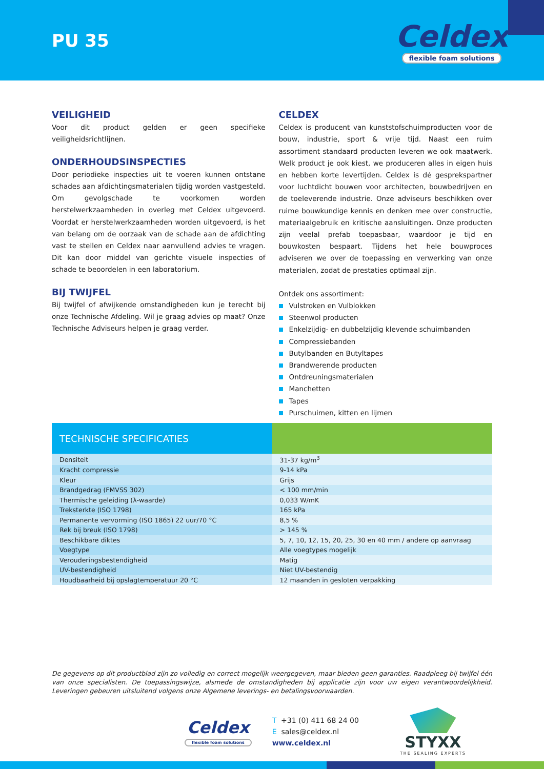PU 35
Celdex
flexible foam solutions
VEILIGHEID
Voor dit product gelden er geen specifieke veiligheidsrichtlijnen.
ONDERHOUDSINSPECTIES
Door periodieke inspecties uit te voeren kunnen ontstane schades aan afdichtingsmaterialen tijdig worden vastgesteld. Om gevolgschade te voorkomen worden herstelwerkzaamheden in overleg met Celdex uitgevoerd. Voordat er herstelwerkzaamheden worden uitgevoerd, is het van belang om de oorzaak van de schade aan de afdichting vast te stellen en Celdex naar aanvullend advies te vragen. Dit kan door middel van gerichte visuele inspecties of schade te beoordelen in een laboratorium.
BIJ TWIJFEL
Bij twijfel of afwijkende omstandigheden kun je terecht bij onze Technische Afdeling. Wil je graag advies op maat? Onze Technische Adviseurs helpen je graag verder.
CELDEX
Celdex is producent van kunststofschuimproducten voor de bouw, industrie, sport & vrije tijd. Naast een ruim assortiment standaard producten leveren we ook maatwerk. Welk product je ook kiest, we produceren alles in eigen huis en hebben korte levertijden. Celdex is dé gesprekspartner voor luchtdicht bouwen voor architecten, bouwbedrijven en de toeleverende industrie. Onze adviseurs beschikken over ruime bouwkundige kennis en denken mee over constructie, materiaalgebruik en kritische aansluitingen. Onze producten zijn veelal prefab toepasbaar, waardoor je tijd en bouwkosten bespaart. Tijdens het hele bouwproces adviseren we over de toepassing en verwerking van onze materialen, zodat de prestaties optimaal zijn.
Ontdek ons assortiment:
Vulstroken en Vulblokken
Steenwol producten
Enkelzijdig- en dubbelzijdig klevende schuimbanden
Compressiebanden
Butylbanden en Butyltapes
Brandwerende producten
Ontdreuningsmaterialen
Manchetten
Tapes
Purschuimen, kitten en lijmen
| TECHNISCHE SPECIFICATIES | |
| --- | --- |
| Densiteit | 31-37 kg/m<sup>3</sup> |
| Kracht compressie | 9-14 kPa |
| Kleur | Grijs |
| Brandgedrag (FMVSS 302) | < 100 mm/min |
| Thermische geleiding (λ-waarde) | 0,033 W/mK |
| Treksterkte (ISO 1798) | 165 kPa |
| Permanente vervorming (ISO 1865) 22 uur/70 °C | 8,5 % |
| Rek bij breuk (ISO 1798) | > 145 % |
| Beschikbare diktes | 5, 7, 10, 12, 15, 20, 25, 30 en 40 mm / andere op aanvraag |
| Voegtype | Alle voegtypes mogelijk |
| Verouderingsbestendigheid | Matig |
| UV-bestendigheid | Niet UV-bestendig |
| Houdbaarheid bij opslagtemperatuur 20 °C | 12 maanden in gesloten verpakking |
De gegevens op dit productblad zijn zo volledig en correct mogelijk weergegeven, maar bieden geen garanties. Raadpleeg bij twijfel één van onze specialisten. De toepassingswijze, alsmede de omstandigheden bij applicatie zijn voor uw eigen verantwoordelijkheid. Leveringen gebeuren uitsluitend volgens onze Algemene leverings- en betalingsvoorwaarden.
Celdex
flexible foam solutions
T +31 (0) 411 68 24 00
E sales@celdex.nl
www.celdex.nl
STYXX
THE SEALING EXPERTS